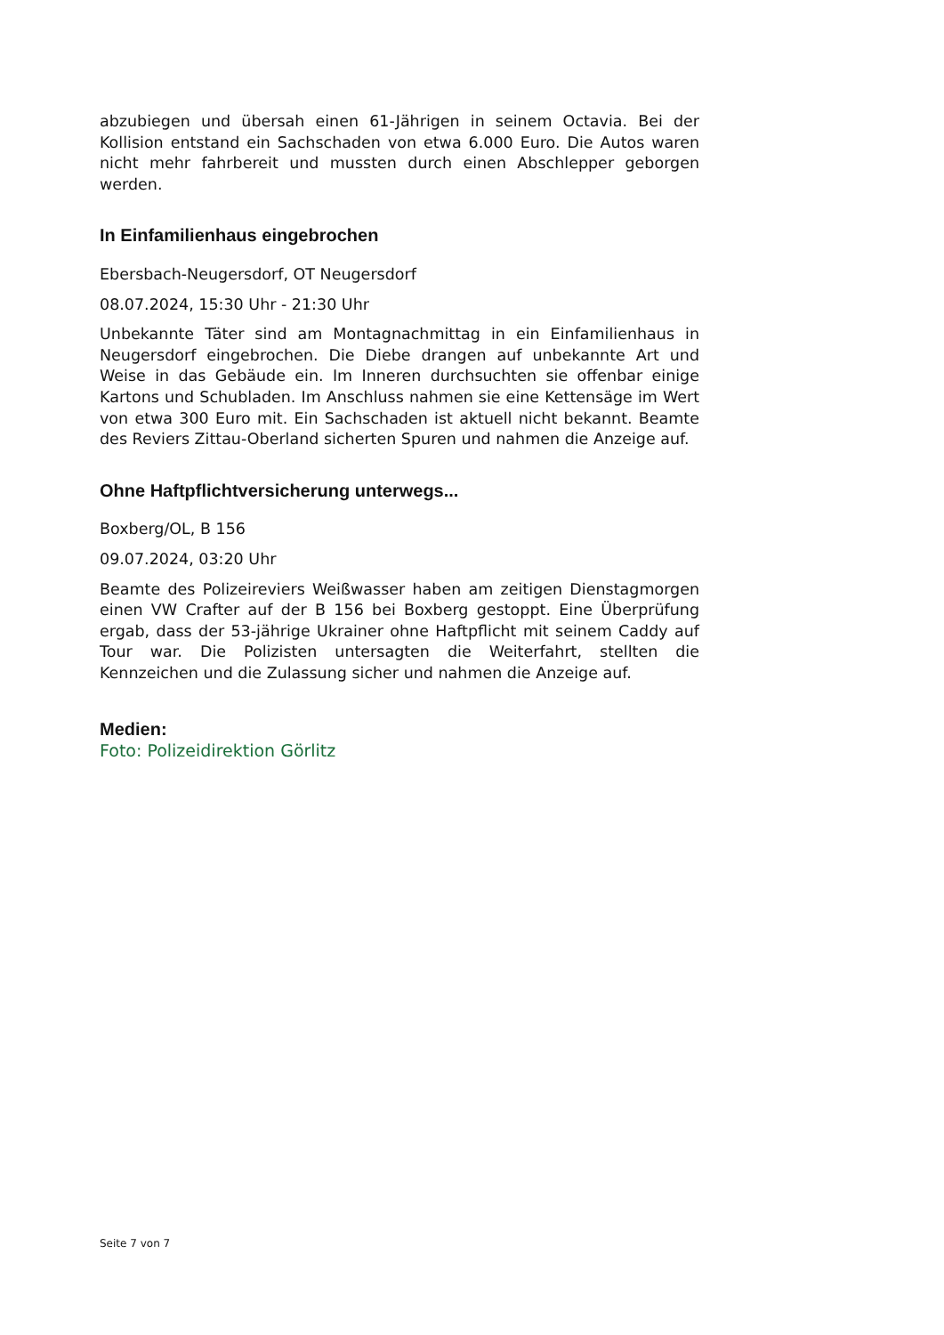abzubiegen und übersah einen 61-Jährigen in seinem Octavia. Bei der Kollision entstand ein Sachschaden von etwa 6.000 Euro. Die Autos waren nicht mehr fahrbereit und mussten durch einen Abschlepper geborgen werden.
In Einfamilienhaus eingebrochen
Ebersbach-Neugersdorf, OT Neugersdorf
08.07.2024, 15:30 Uhr - 21:30 Uhr
Unbekannte Täter sind am Montagnachmittag in ein Einfamilienhaus in Neugersdorf eingebrochen. Die Diebe drangen auf unbekannte Art und Weise in das Gebäude ein. Im Inneren durchsuchten sie offenbar einige Kartons und Schubladen. Im Anschluss nahmen sie eine Kettensäge im Wert von etwa 300 Euro mit. Ein Sachschaden ist aktuell nicht bekannt. Beamte des Reviers Zittau-Oberland sicherten Spuren und nahmen die Anzeige auf.
Ohne Haftpflichtversicherung unterwegs...
Boxberg/OL, B 156
09.07.2024, 03:20 Uhr
Beamte des Polizeireviers Weißwasser haben am zeitigen Dienstagmorgen einen VW Crafter auf der B 156 bei Boxberg gestoppt. Eine Überprüfung ergab, dass der 53-jährige Ukrainer ohne Haftpflicht mit seinem Caddy auf Tour war. Die Polizisten untersagten die Weiterfahrt, stellten die Kennzeichen und die Zulassung sicher und nahmen die Anzeige auf.
Medien:
Foto: Polizeidirektion Görlitz
Seite 7 von 7